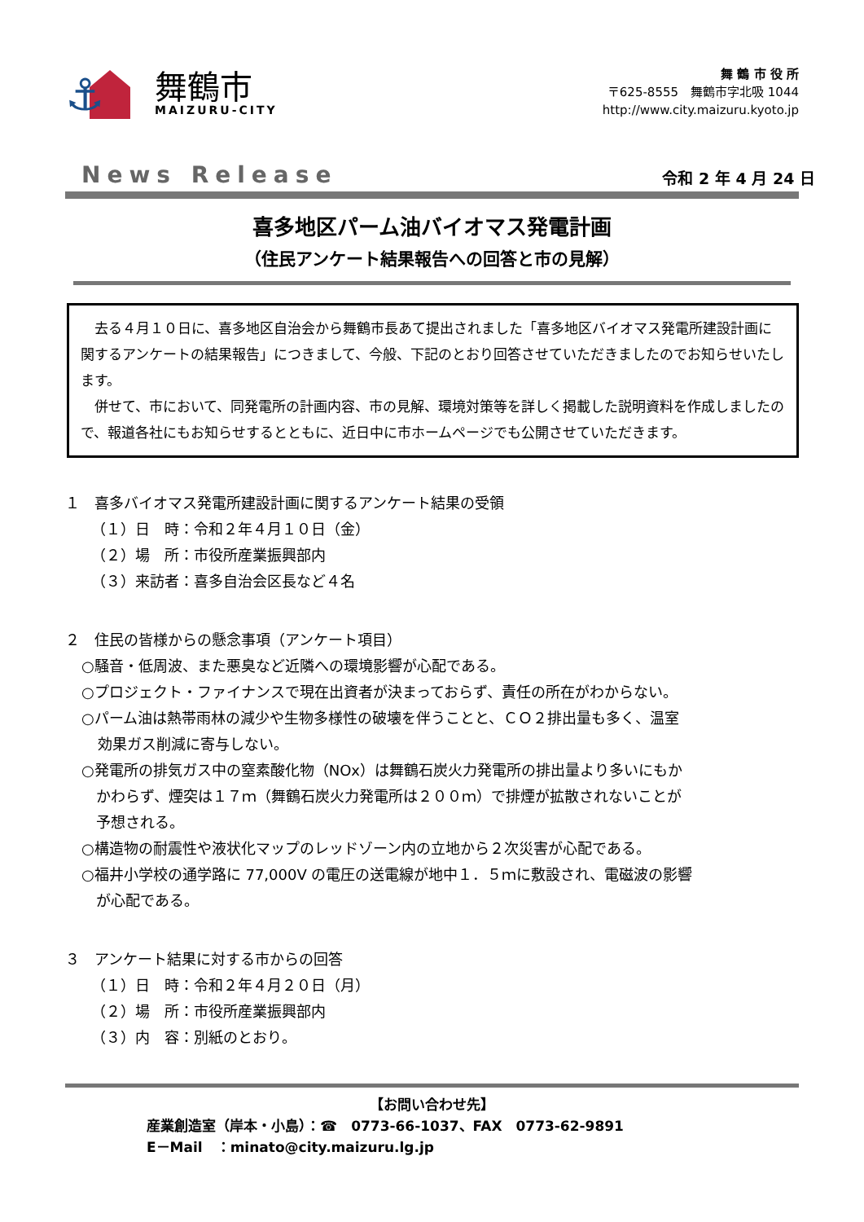⚓
舞鶴市
MAIZURU-CITY
舞 鶴 市 役 所
〒625-8555　舞鶴市字北吸 1044
http://www.city.maizuru.kyoto.jp
News Release 令和 2 年 4 月 24 日
喜多地区パーム油バイオマス発電計画
（住民アンケート結果報告への回答と市の見解）
　去る４月１０日に、喜多地区自治会から舞鶴市長あて提出されました「喜多地区バイオマス発電所建設計画に関するアンケートの結果報告」につきまして、今般、下記のとおり回答させていただきましたのでお知らせいたします。
　併せて、市において、同発電所の計画内容、市の見解、環境対策等を詳しく掲載した説明資料を作成しましたので、報道各社にもお知らせするとともに、近日中に市ホームページでも公開させていただきます。
１　喜多バイオマス発電所建設計画に関するアンケート結果の受領
（１）日　時：令和２年４月１０日（金）
（２）場　所：市役所産業振興部内
（３）来訪者：喜多自治会区長など４名
２　住民の皆様からの懸念事項（アンケート項目）
○騒音・低周波、また悪臭など近隣への環境影響が心配である。
○プロジェクト・ファイナンスで現在出資者が決まっておらず、責任の所在がわからない。
○パーム油は熱帯雨林の減少や生物多様性の破壊を伴うことと、ＣＯ２排出量も多く、温室
効果ガス削減に寄与しない。
○発電所の排気ガス中の窒素酸化物（NOx）は舞鶴石炭火力発電所の排出量より多いにもか
　かわらず、煙突は１７ｍ（舞鶴石炭火力発電所は２００ｍ）で排煙が拡散されないことが
　予想される。
○構造物の耐震性や液状化マップのレッドゾーン内の立地から２次災害が心配である。
○福井小学校の通学路に 77,000V の電圧の送電線が地中１．５ｍに敷設され、電磁波の影響
　が心配である。
３　アンケート結果に対する市からの回答
（１）日　時：令和２年４月２０日（月）
（２）場　所：市役所産業振興部内
（３）内　容：別紙のとおり。
【お問い合わせ先】
産業創造室（岸本・小島）：☎　0773-66-1037、FAX　0773-62-9891
E－Mail　：minato@city.maizuru.lg.jp